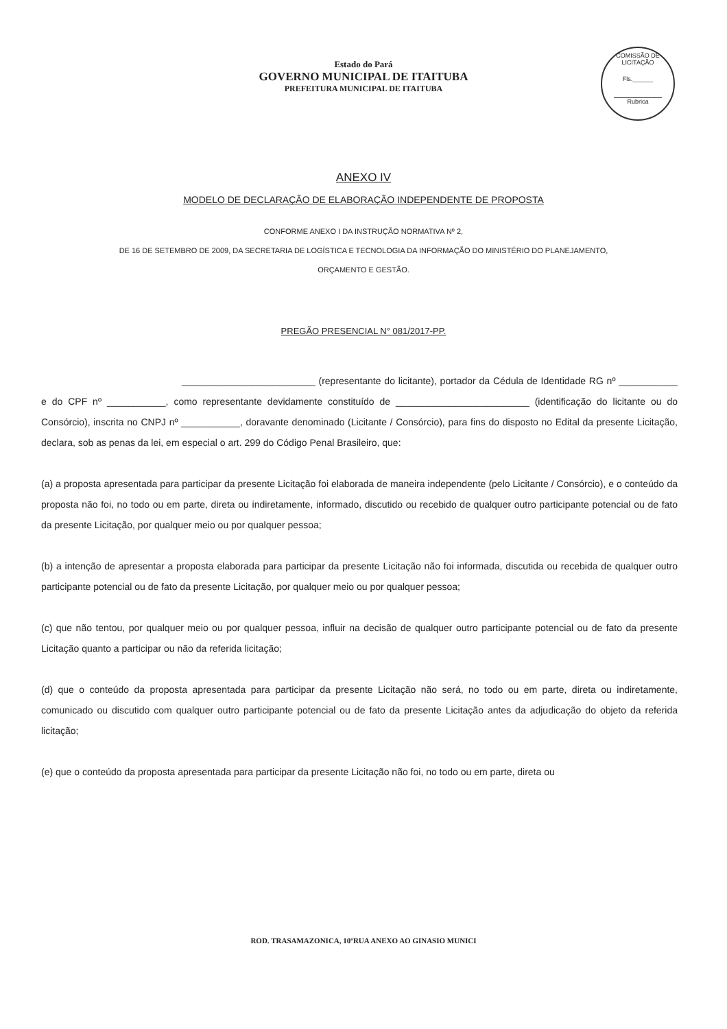COMISSÃO DE LICITAÇÃO
Fls.______
Rubrica
Estado do Pará
GOVERNO MUNICIPAL DE ITAITUBA
PREFEITURA MUNICIPAL DE ITAITUBA
ANEXO IV
MODELO DE DECLARAÇÃO DE ELABORAÇÃO INDEPENDENTE DE PROPOSTA
CONFORME ANEXO I DA INSTRUÇÃO NORMATIVA Nº 2,
DE 16 DE SETEMBRO DE 2009, DA SECRETARIA DE LOGÍSTICA E TECNOLOGIA DA INFORMAÇÃO DO MINISTÉRIO DO PLANEJAMENTO,
ORÇAMENTO E GESTÃO.
PREGÃO PRESENCIAL N° 081/2017-PP.
_________________________ (representante do licitante), portador da Cédula de Identidade RG nº ___________ e do CPF nº ___________, como representante devidamente constituído de _________________________ (identificação do licitante ou do Consórcio), inscrita no CNPJ nº ___________, doravante denominado (Licitante / Consórcio), para fins do disposto no Edital da presente Licitação, declara, sob as penas da lei, em especial o art. 299 do Código Penal Brasileiro, que:
(a) a proposta apresentada para participar da presente Licitação foi elaborada de maneira independente (pelo Licitante / Consórcio), e o conteúdo da proposta não foi, no todo ou em parte, direta ou indiretamente, informado, discutido ou recebido de qualquer outro participante potencial ou de fato da presente Licitação, por qualquer meio ou por qualquer pessoa;
(b) a intenção de apresentar a proposta elaborada para participar da presente Licitação não foi informada, discutida ou recebida de qualquer outro participante potencial ou de fato da presente Licitação, por qualquer meio ou por qualquer pessoa;
(c) que não tentou, por qualquer meio ou por qualquer pessoa, influir na decisão de qualquer outro participante potencial ou de fato da presente Licitação quanto a participar ou não da referida licitação;
(d) que o conteúdo da proposta apresentada para participar da presente Licitação não será, no todo ou em parte, direta ou indiretamente, comunicado ou discutido com qualquer outro participante potencial ou de fato da presente Licitação antes da adjudicação do objeto da referida licitação;
(e) que o conteúdo da proposta apresentada para participar da presente Licitação não foi, no todo ou em parte, direta ou
ROD. TRASAMAZONICA, 10ºRUA ANEXO AO GINASIO MUNICI